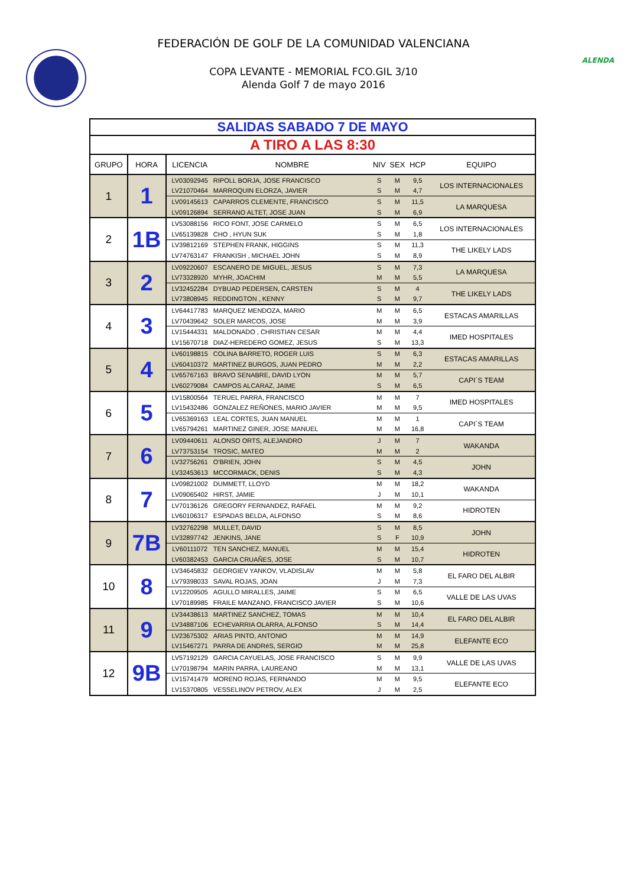FEDERACIÓN DE GOLF DE LA COMUNIDAD VALENCIANA
COPA LEVANTE - MEMORIAL FCO.GIL 3/10
Alenda Golf 7 de mayo 2016
ALENDA
| SALIDAS SABADO 7 DE MAYO | | | | | | | |
| A TIRO A LAS 8:30 | | | | | | | |
| GRUPO | HORA | LICENCIA | NOMBRE | NIV | SEX | HCP | EQUIPO |
| 1 | 1 | LV03092945 | RIPOLL BORJA, JOSE FRANCISCO | S | M | 9,5 | LOS INTERNACIONALES |
| | | LV21070464 | MARROQUIN ELORZA, JAVIER | S | M | 4,7 | |
| | | LV09145613 | CAPARROS CLEMENTE, FRANCISCO | S | M | 11,5 | LA MARQUESA |
| | | LV09126894 | SERRANO ALTET, JOSE JUAN | S | M | 6,9 | |
| 2 | 1B | LV53088156 | RICO FONT, JOSE CARMELO | S | M | 6,5 | LOS INTERNACIONALES |
| | | LV65139828 | CHO , HYUN SUK | S | M | 1,8 | |
| | | LV39812169 | STEPHEN FRANK, HIGGINS | S | M | 11,3 | THE LIKELY LADS |
| | | LV74763147 | FRANKISH , MICHAEL JOHN | S | M | 8,9 | |
| 3 | 2 | LV09220607 | ESCANERO DE MIGUEL, JESUS | S | M | 7,3 | LA MARQUESA |
| | | LV73328920 | MYHR, JOACHIM | M | M | 5,5 | |
| | | LV32452284 | DYBUAD PEDERSEN, CARSTEN | S | M | 4 | THE LIKELY LADS |
| | | LV73808945 | REDDINGTON , KENNY | S | M | 9,7 | |
| 4 | 3 | LV64417783 | MARQUEZ MENDOZA, MARIO | M | M | 6,5 | ESTACAS AMARILLAS |
| | | LV70439642 | SOLER MARCOS, JOSE | M | M | 3,9 | |
| | | LV15444331 | MALDONADO , CHRISTIAN CESAR | M | M | 4,4 | IMED HOSPITALES |
| | | LV15670718 | DIAZ-HEREDERO GOMEZ, JESUS | S | M | 13,3 | |
| 5 | 4 | LV60198815 | COLINA BARRETO, ROGER LUIS | S | M | 6,3 | ESTACAS AMARILLAS |
| | | LV60410372 | MARTINEZ BURGOS, JUAN PEDRO | M | M | 2,2 | |
| | | LV65767163 | BRAVO SENABRE, DAVID LYON | M | M | 5,7 | CAPI´S TEAM |
| | | LV60279084 | CAMPOS ALCARAZ, JAIME | S | M | 6,5 | |
| 6 | 5 | LV15800564 | TERUEL PARRA, FRANCISCO | M | M | 7 | IMED HOSPITALES |
| | | LV15432486 | GONZALEZ REÑONES, MARIO JAVIER | M | M | 9,5 | |
| | | LV65369163 | LEAL CORTES, JUAN MANUEL | M | M | 1 | CAPI´S TEAM |
| | | LV65794261 | MARTINEZ GINER, JOSE MANUEL | M | M | 16,8 | |
| 7 | 6 | LV09440611 | ALONSO ORTS, ALEJANDRO | J | M | 7 | WAKANDA |
| | | LV73753154 | TROSIC, MATEO | M | M | 2 | |
| | | LV32756261 | O'BRIEN, JOHN | S | M | 4,5 | JOHN |
| | | LV32453613 | MCCORMACK, DENIS | S | M | 4,3 | |
| 8 | 7 | LV09821002 | DUMMETT, LLOYD | M | M | 18,2 | WAKANDA |
| | | LV09065402 | HIRST, JAMIE | J | M | 10,1 | |
| | | LV70136126 | GREGORY FERNANDEZ, RAFAEL | M | M | 9,2 | HIDROTEN |
| | | LV60106317 | ESPADAS BELDA, ALFONSO | S | M | 8,6 | |
| 9 | 7B | LV32762298 | MULLET, DAVID | S | M | 8,5 | JOHN |
| | | LV32897742 | JENKINS, JANE | S | F | 10,9 | |
| | | LV60111072 | TEN SANCHEZ, MANUEL | M | M | 15,4 | HIDROTEN |
| | | LV60382453 | GARCIA CRUAÑES, JOSE | S | M | 10,7 | |
| 10 | 8 | LV34645832 | GEORGIEV YANKOV, VLADISLAV | M | M | 5,8 | EL FARO DEL ALBIR |
| | | LV79398033 | SAVAL ROJAS, JOAN | J | M | 7,3 | |
| | | LV12209505 | AGULLO MIRALLES, JAIME | S | M | 6,5 | VALLE DE LAS UVAS |
| | | LV70189985 | FRAILE MANZANO, FRANCISCO JAVIER | S | M | 10,6 | |
| 11 | 9 | LV34438613 | MARTINEZ SANCHEZ, TOMAS | M | M | 10,4 | EL FARO DEL ALBIR |
| | | LV34887106 | ECHEVARRIA OLARRA, ALFONSO | S | M | 14,4 | |
| | | LV23675302 | ARIAS PINTO, ANTONIO | M | M | 14,9 | ELEFANTE ECO |
| | | LV15467271 | PARRA DE ANDRéS, SERGIO | M | M | 25,8 | |
| 12 | 9B | LV57192129 | GARCIA CAYUELAS, JOSE FRANCISCO | S | M | 9,9 | VALLE DE LAS UVAS |
| | | LV70198794 | MARIN PARRA, LAUREANO | M | M | 13,1 | |
| | | LV15741479 | MORENO ROJAS, FERNANDO | M | M | 9,5 | ELEFANTE ECO |
| | | LV15370805 | VESSELINOV PETROV, ALEX | J | M | 2,5 | |